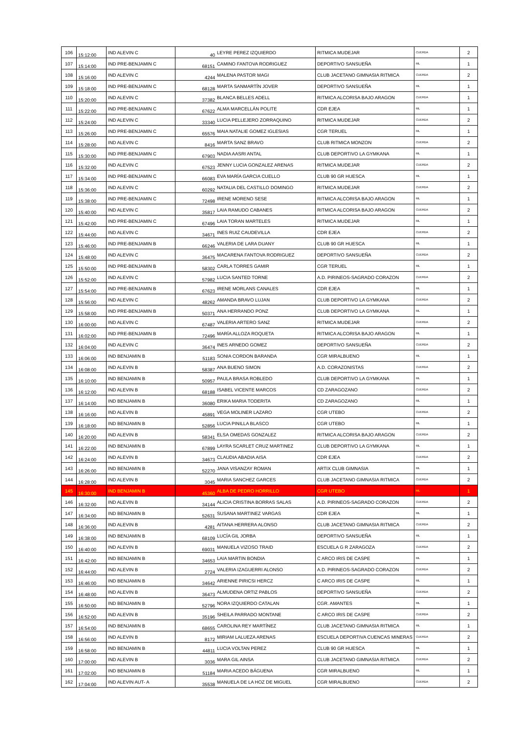| 106 | 15:12:00 | IND ALEVIN C | 40 | LEYRE PEREZ IZQUIERDO | RITMICA MUDEJAR | CUERDA | 2 |
| 107 | 15:14:00 | IND PRE-BENJAMIN C | 68151 | CAMINO FANTOVA RODRIGUEZ | DEPORTIVO SANSUEÑA | ML | 1 |
| 108 | 15:16:00 | IND ALEVIN C | 4244 | MALENA PASTOR MAGI | CLUB JACETANO GIMNASIA RITMICA | CUERDA | 2 |
| 109 | 15:18:00 | IND PRE-BENJAMIN C | 68128 | MARTA SANMARTÍN JOVER | DEPORTIVO SANSUEÑA | ML | 1 |
| 110 | 15:20:00 | IND ALEVIN C | 37382 | BLANCA BELLES ADELL | RITMICA ALCORISA BAJO ARAGON | CUERDA | 1 |
| 111 | 15:22:00 | IND PRE-BENJAMIN C | 67622 | ALMA MARCELLÁN POLITE | CDR EJEA | ML | 1 |
| 112 | 15:24:00 | IND ALEVIN C | 33340 | LUCIA PELLEJERO ZORRAQUINO | RITMICA MUDEJAR | CUERDA | 2 |
| 113 | 15:26:00 | IND PRE-BENJAMIN C | 65576 | MAIA NATALIE GOMEZ IGLESIAS | CGR TERUEL | ML | 1 |
| 114 | 15:28:00 | IND ALEVIN C | 8416 | MARTA SANZ BRAVO | CLUB RITMICA MONZON | CUERDA | 2 |
| 115 | 15:30:00 | IND PRE-BENJAMIN C | 67903 | NADIA AASRI ANTAL | CLUB DEPORTIVO LA GYMKANA | ML | 1 |
| 116 | 15:32:00 | IND ALEVIN C | 67523 | JENNY LUCIA GONZALEZ ARENAS | RITMICA MUDEJAR | CUERDA | 2 |
| 117 | 15:34:00 | IND PRE-BENJAMIN C | 66083 | EVA MARÍA GARCIA CUELLO | CLUB 90 GR HUESCA | ML | 1 |
| 118 | 15:36:00 | IND ALEVIN C | 60292 | NATALIA DEL CASTILLO DOMINGO | RITMICA MUDEJAR | CUERDA | 2 |
| 119 | 15:38:00 | IND PRE-BENJAMIN C | 72498 | IRENE MORENO SESE | RITMICA ALCORISA BAJO ARAGON | ML | 1 |
| 120 | 15:40:00 | IND ALEVIN C | 35817 | LAIA RAMUDO CABANES | RITMICA ALCORISA BAJO ARAGON | CUERDA | 2 |
| 121 | 15:42:00 | IND PRE-BENJAMIN C | 67496 | LAIA TORAN MARTELES | RITMICA MUDEJAR | ML | 1 |
| 122 | 15:44:00 | IND ALEVIN C | 34671 | INES RUIZ CAUDEVILLA | CDR EJEA | CUERDA | 2 |
| 123 | 15:46:00 | IND PRE-BENJAMIN B | 66246 | VALERIA DE LARA DUANY | CLUB 90 GR HUESCA | ML | 1 |
| 124 | 15:48:00 | IND ALEVIN C | 36475 | MACARENA FANTOVA RODRIGUEZ | DEPORTIVO SANSUEÑA | CUERDA | 2 |
| 125 | 15:50:00 | IND PRE-BENJAMIN B | 58302 | CARLA TORRES GAMIR | CGR TERUEL | ML | 1 |
| 126 | 15:52:00 | IND ALEVIN C | 57982 | LUCIA SANTED TORNE | A.D. PIRINEOS-SAGRADO CORAZON | CUERDA | 2 |
| 127 | 15:54:00 | IND PRE-BENJAMIN B | 67623 | IRENE MORLANS CANALES | CDR EJEA | ML | 1 |
| 128 | 15:56:00 | IND ALEVIN C | 48262 | AMANDA BRAVO LUJAN | CLUB DEPORTIVO LA GYMKANA | CUERDA | 2 |
| 129 | 15:58:00 | IND PRE-BENJAMIN B | 50371 | ANA HERRANDO PONZ | CLUB DEPORTIVO LA GYMKANA | ML | 1 |
| 130 | 16:00:00 | IND ALEVIN C | 67487 | VALERIA ARTERO SANZ | RITMICA MUDEJAR | CUERDA | 2 |
| 131 | 16:02:00 | IND PRE-BENJAMIN B | 72496 | MARÍA ALLOZA ROQUETA | RITMICA ALCORISA BAJO ARAGON | ML | 1 |
| 132 | 16:04:00 | IND ALEVIN C | 36474 | INES ARNEDO GOMEZ | DEPORTIVO SANSUEÑA | CUERDA | 2 |
| 133 | 16:06:00 | IND BENJAMIN B | 51183 | SONIA CORDON BARANDA | CGR MIRALBUENO | ML | 1 |
| 134 | 16:08:00 | IND ALEVIN B | 58387 | ANA BUENO SIMON | A.D. CORAZONISTAS | CUERDA | 2 |
| 135 | 16:10:00 | IND BENJAMIN B | 50957 | PAULA BRASA ROBLEDO | CLUB DEPORTIVO LA GYMKANA | ML | 1 |
| 136 | 16:12:00 | IND ALEVIN B | 68188 | ISABEL VICENTE MARCOS | CD ZARAGOZANO | CUERDA | 2 |
| 137 | 16:14:00 | IND BENJAMIN B | 36080 | ERIKA MARIA TODERITA | CD ZARAGOZANO | ML | 1 |
| 138 | 16:16:00 | IND ALEVIN B | 45891 | VEGA MOLINER LAZARO | CGR UTEBO | CUERDA | 2 |
| 139 | 16:18:00 | IND BENJAMIN B | 52856 | LUCIA PINILLA BLASCO | CGR UTEBO | ML | 1 |
| 140 | 16:20:00 | IND ALEVIN B | 58341 | ELSA OMEDAS GONZALEZ | RITMICA ALCORISA BAJO ARAGON | CUERDA | 2 |
| 141 | 16:22:00 | IND BENJAMIN B | 67899 | LAYRA SCARLET CRUZ MARTINEZ | CLUB DEPORTIVO LA GYMKANA | ML | 1 |
| 142 | 16:24:00 | IND ALEVIN B | 34673 | CLAUDIA ABADIA AISA | CDR EJEA | CUERDA | 2 |
| 143 | 16:26:00 | IND BENJAMIN B | 52270 | JANA VISANZAY ROMAN | ARTIX CLUB GIMNASIA | ML | 1 |
| 144 | 16:28:00 | IND ALEVIN B | 3045 | MARIA SANCHEZ GARCES | CLUB JACETANO GIMNASIA RITMICA | CUERDA | 2 |
| 145 | 16:30:00 | IND BENJAMIN B | 45360 | ALBA DE PEDRO HORRILLO | CGR UTEBO | ML | 1 |
| 146 | 16:32:00 | IND ALEVIN B | 34144 | ALICIA CRISTINA BORRAS SALAS | A.D. PIRINEOS-SAGRADO CORAZON | CUERDA | 2 |
| 147 | 16:34:00 | IND BENJAMIN B | 52631 | SUSANA MARTINEZ VARGAS | CDR EJEA | ML | 1 |
| 148 | 16:36:00 | IND ALEVIN B | 4281 | AITANA HERRERA ALONSO | CLUB JACETANO GIMNASIA RITMICA | CUERDA | 2 |
| 149 | 16:38:00 | IND BENJAMIN B | 68109 | LUCÍA GIL JORBA | DEPORTIVO SANSUEÑA | ML | 1 |
| 150 | 16:40:00 | IND ALEVIN B | 69031 | MANUELA VIZOSO TRAID | ESCUELA G R ZARAGOZA | CUERDA | 2 |
| 151 | 16:42:00 | IND BENJAMIN B | 34653 | LAIA MARTIN BONDIA | C ARCO IRIS DE CASPE | ML | 1 |
| 152 | 16:44:00 | IND ALEVIN B | 2724 | VALERIA IZAGUERRI ALONSO | A.D. PIRINEOS-SAGRADO CORAZON | CUERDA | 2 |
| 153 | 16:46:00 | IND BENJAMIN B | 34642 | ARIENNE PIRICSI HERCZ | C ARCO IRIS DE CASPE | ML | 1 |
| 154 | 16:48:00 | IND ALEVIN B | 36473 | ALMUDENA ORTIZ PABLOS | DEPORTIVO SANSUEÑA | CUERDA | 2 |
| 155 | 16:50:00 | IND BENJAMIN B | 52796 | NORA IZQUIERDO CATALAN | CGR. AMANTES | ML | 1 |
| 156 | 16:52:00 | IND ALEVIN B | 35196 | SHEILA PARRADO MONTANE | C ARCO IRIS DE CASPE | CUERDA | 2 |
| 157 | 16:54:00 | IND BENJAMIN B | 68655 | CAROLINA REY MARTÍNEZ | CLUB JACETANO GIMNASIA RITMICA | ML | 1 |
| 158 | 16:56:00 | IND ALEVIN B | 8172 | MIRIAM LALUEZA ARENAS | ESCUELA DEPORTIVA CUENCAS MINERAS | CUERDA | 2 |
| 159 | 16:58:00 | IND BENJAMIN B | 44811 | LUCIA VOLTAN PEREZ | CLUB 90 GR HUESCA | ML | 1 |
| 160 | 17:00:00 | IND ALEVIN B | 3036 | MARA GIL AINSA | CLUB JACETANO GIMNASIA RITMICA | CUERDA | 2 |
| 161 | 17:02:00 | IND BENJAMIN B | 51184 | MARIA ACEDO BÁGUENA | CGR MIRALBUENO | ML | 1 |
| 162 | 17:04:00 | IND ALEVIN AUT- A | 35538 | MANUELA DE LA HOZ DE MIGUEL | CGR MIRALBUENO | CUERDA | 2 |